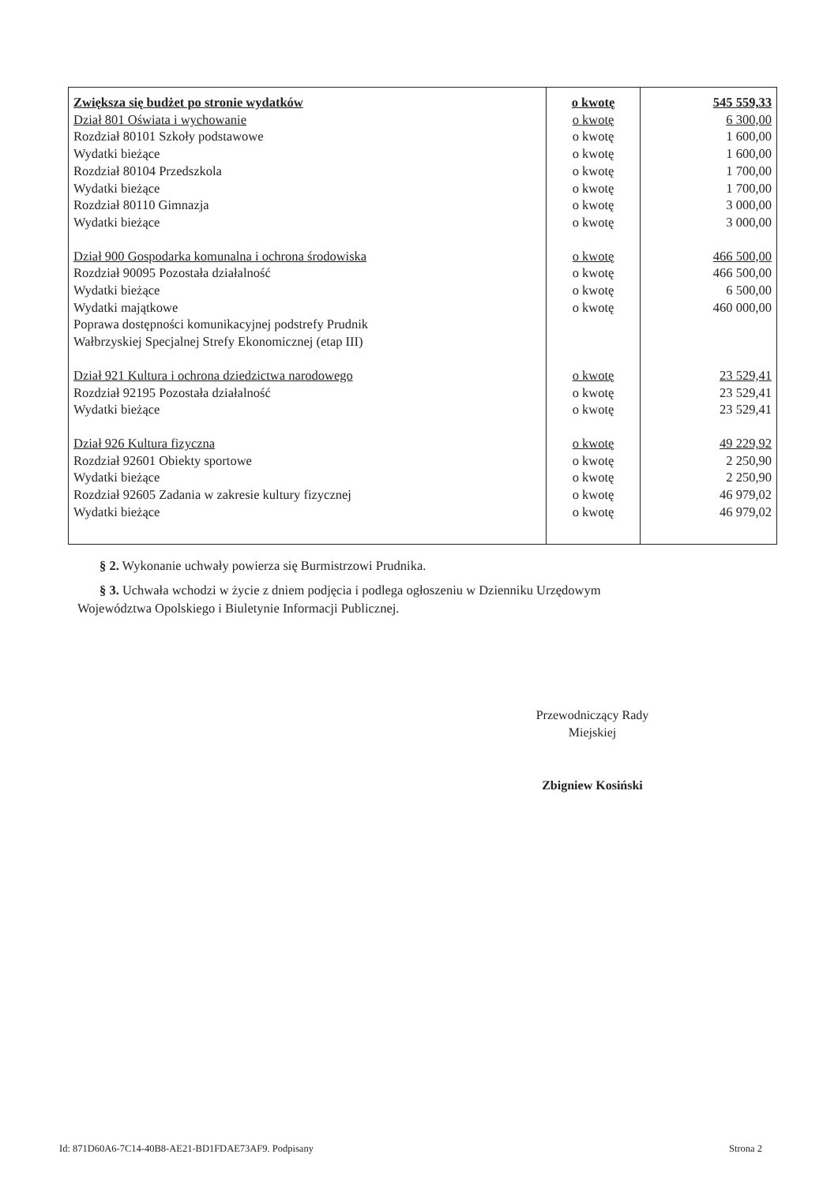| Zwiększa się budżet po stronie wydatków Dział 801 Oświata i wychowanie Rozdział 80101 Szkoły podstawowe Wydatki bieżące Rozdział 80104 Przedszkola Wydatki bieżące Rozdział 80110 Gimnazja Wydatki bieżące Dział 900 Gospodarka komunalna i ochrona środowiska Rozdział 90095 Pozostała działalność Wydatki bieżące Wydatki majątkowe Poprawa dostępności komunikacyjnej podstrefy Prudnik Wałbrzyskiej Specjalnej Strefy Ekonomicznej (etap III) Dział 921 Kultura i ochrona dziedzictwa narodowego Rozdział 92195 Pozostała działalność Wydatki bieżące Dział 926 Kultura fizyczna Rozdział 92601 Obiekty sportowe Wydatki bieżące Rozdział 92605 Zadania w zakresie kultury fizycznej Wydatki bieżące | o kwotę o kwotę o kwotę o kwotę o kwotę o kwotę o kwotę o kwotę o kwotę o kwotę o kwotę o kwotę o kwotę o kwotę o kwotę o kwotę o kwotę o kwotę o kwotę o kwotę | 545 559,33 6 300,00 1 600,00 1 600,00 1 700,00 1 700,00 3 000,00 3 000,00 466 500,00 466 500,00 6 500,00 460 000,00 23 529,41 23 529,41 23 529,41 49 229,92 2 250,90 2 250,90 46 979,02 46 979,02 |
§ 2. Wykonanie uchwały powierza się Burmistrzowi Prudnika.
§ 3. Uchwała wchodzi w życie z dniem podjęcia i podlega ogłoszeniu w Dzienniku Urzędowym
Województwa Opolskiego i Biuletynie Informacji Publicznej.
Przewodniczący Rady
Miejskiej
Zbigniew Kosiński
Id: 871D60A6-7C14-40B8-AE21-BD1FDAE73AF9. Podpisany Strona 2